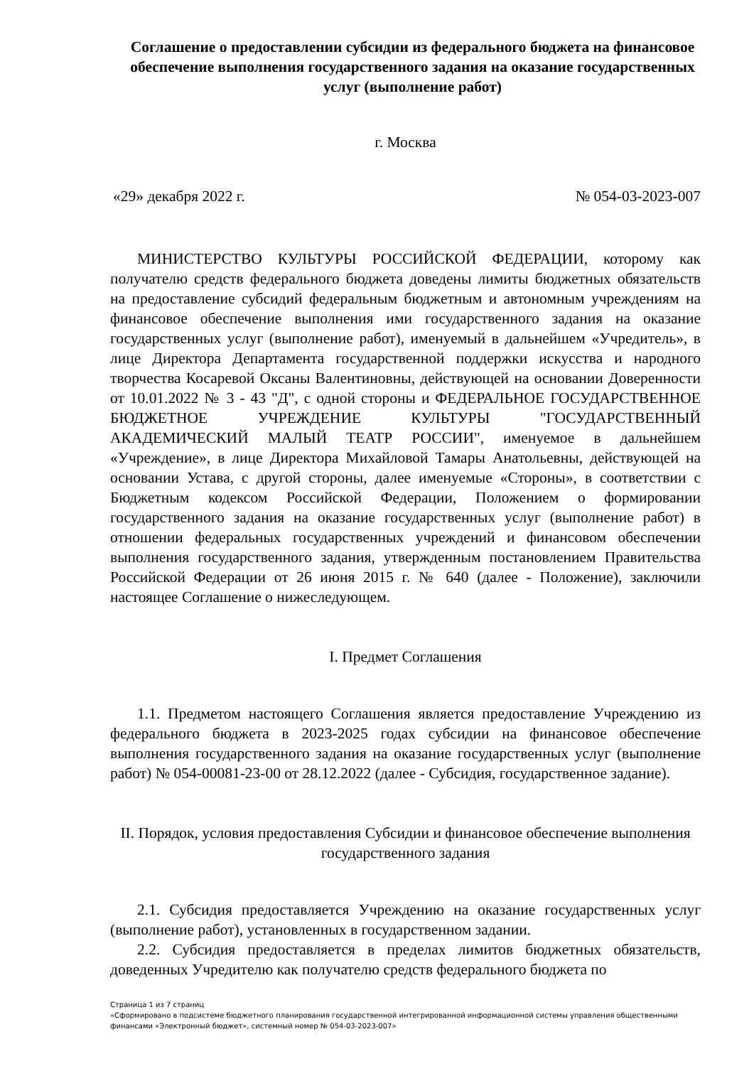Соглашение о предоставлении субсидии из федерального бюджета на финансовое обеспечение выполнения государственного задания на оказание государственных услуг (выполнение работ)
г. Москва
«29» декабря 2022 г. № 054-03-2023-007
МИНИСТЕРСТВО КУЛЬТУРЫ РОССИЙСКОЙ ФЕДЕРАЦИИ, которому как получателю средств федерального бюджета доведены лимиты бюджетных обязательств на предоставление субсидий федеральным бюджетным и автономным учреждениям на финансовое обеспечение выполнения ими государственного задания на оказание государственных услуг (выполнение работ), именуемый в дальнейшем «Учредитель», в лице Директора Департамента государственной поддержки искусства и народного творчества Косаревой Оксаны Валентиновны, действующей на основании Доверенности от 10.01.2022 № 3 - 43 "Д", с одной стороны и ФЕДЕРАЛЬНОЕ ГОСУДАРСТВЕННОЕ БЮДЖЕТНОЕ УЧРЕЖДЕНИЕ КУЛЬТУРЫ "ГОСУДАРСТВЕННЫЙ АКАДЕМИЧЕСКИЙ МАЛЫЙ ТЕАТР РОССИИ", именуемое в дальнейшем «Учреждение», в лице Директора Михайловой Тамары Анатольевны, действующей на основании Устава, с другой стороны, далее именуемые «Стороны», в соответствии с Бюджетным кодексом Российской Федерации, Положением о формировании государственного задания на оказание государственных услуг (выполнение работ) в отношении федеральных государственных учреждений и финансовом обеспечении выполнения государственного задания, утвержденным постановлением Правительства Российской Федерации от 26 июня 2015 г. № 640 (далее - Положение), заключили настоящее Соглашение о нижеследующем.
I. Предмет Соглашения
1.1. Предметом настоящего Соглашения является предоставление Учреждению из федерального бюджета в 2023-2025 годах субсидии на финансовое обеспечение выполнения государственного задания на оказание государственных услуг (выполнение работ) № 054-00081-23-00 от 28.12.2022 (далее - Субсидия, государственное задание).
II. Порядок, условия предоставления Субсидии и финансовое обеспечение выполнения государственного задания
2.1. Субсидия предоставляется Учреждению на оказание государственных услуг (выполнение работ), установленных в государственном задании.
2.2. Субсидия предоставляется в пределах лимитов бюджетных обязательств, доведенных Учредителю как получателю средств федерального бюджета по
Страница 1 из 7 страниц
«Сформировано в подсистеме бюджетного планирования государственной интегрированной информационной системы управления общественными финансами «Электронный бюджет», системный номер № 054-03-2023-007»